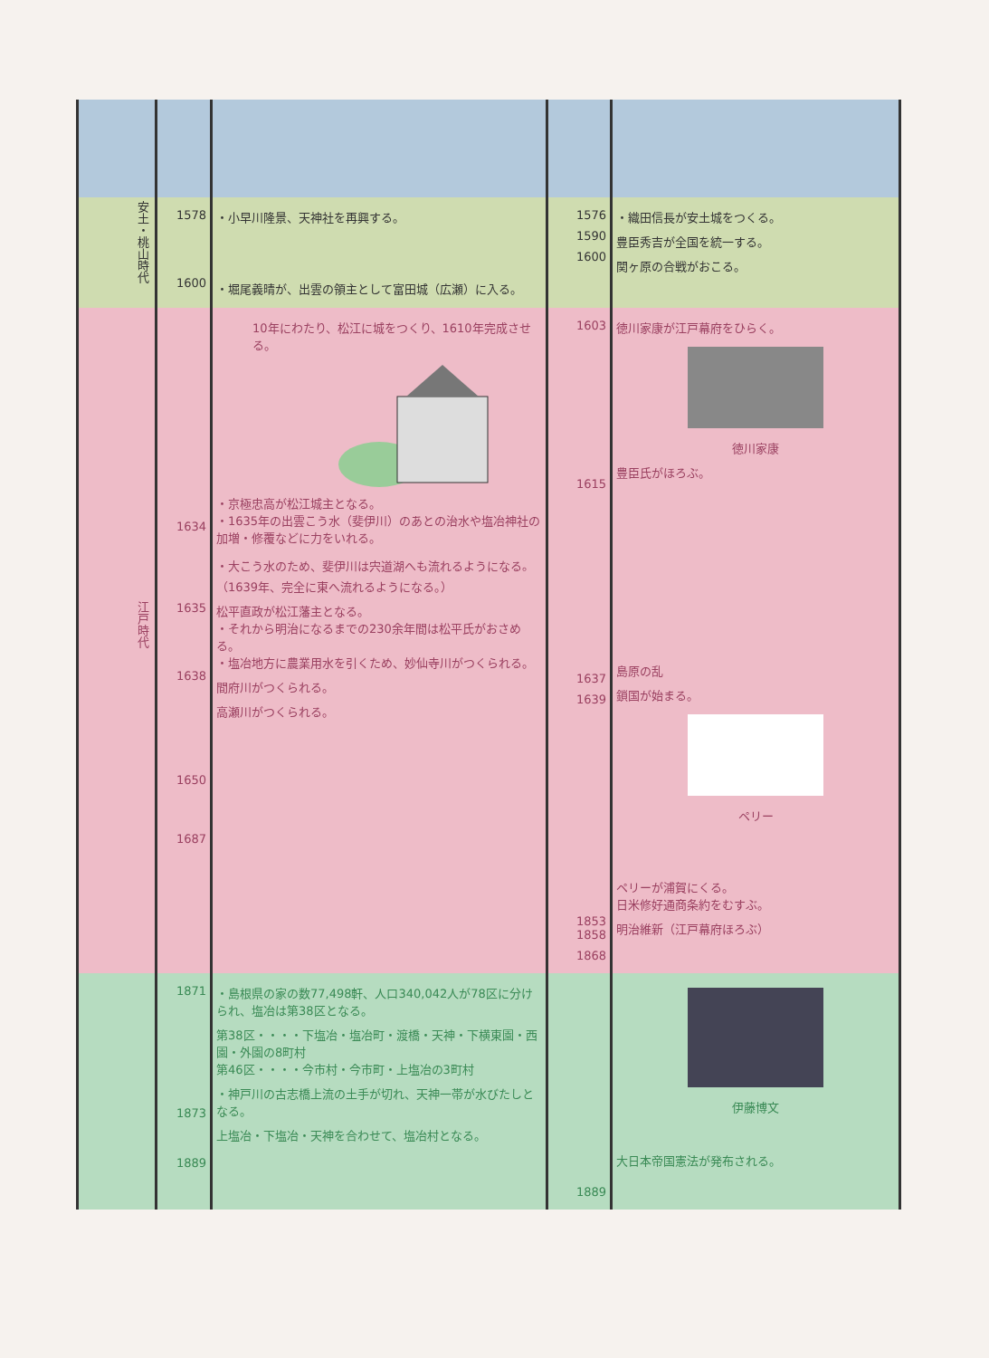| 安土・桃山時代 | 1578 1600 | ・小早川隆景、天神社を再興する。 ・堀尾義晴が、出雲の領主として富田城（広瀬）に入る。 | 1576 1590 1600 | ・織田信長が安土城をつくる。 豊臣秀吉が全国を統一する。 関ヶ原の合戦がおこる。 |
| 江戸時代 | 1634 1635 1638 1650 1687 | 10年にわたり、松江に城をつくり、1610年完成させる。 ・京極忠高が松江城主となる。 ・1635年の出雲こう水（斐伊川）のあとの治水や塩冶神社の加増・修覆などに力をいれる。 ・大こう水のため、斐伊川は宍道湖へも流れるようになる。（1639年、完全に東へ流れるようになる。） 松平直政が松江藩主となる。 ・それから明治になるまでの230余年間は松平氏がおさめる。 ・塩冶地方に農業用水を引くため、妙仙寺川がつくられる。 間府川がつくられる。 高瀬川がつくられる。 | 1603 1615 1637 1639 1853 1858 1868 | 徳川家康が江戸幕府をひらく。 徳川家康 豊臣氏がほろぶ。 島原の乱 鎖国が始まる。 ペリー ペリーが浦賀にくる。 日米修好通商条約をむすぶ。 明治維新（江戸幕府ほろぶ） |
| | 1871 1873 1889 | ・島根県の家の数77,498軒、人口340,042人が78区に分けられ、塩冶は第38区となる。 第38区・・・・下塩冶・塩冶町・渡橋・天神・下横東園・西園・外園の8町村 第46区・・・・今市村・今市町・上塩冶の3町村 ・神戸川の古志橋上流の土手が切れ、天神一帯が水びたしとなる。 上塩冶・下塩冶・天神を合わせて、塩冶村となる。 | 1889 | 伊藤博文 大日本帝国憲法が発布される。 |